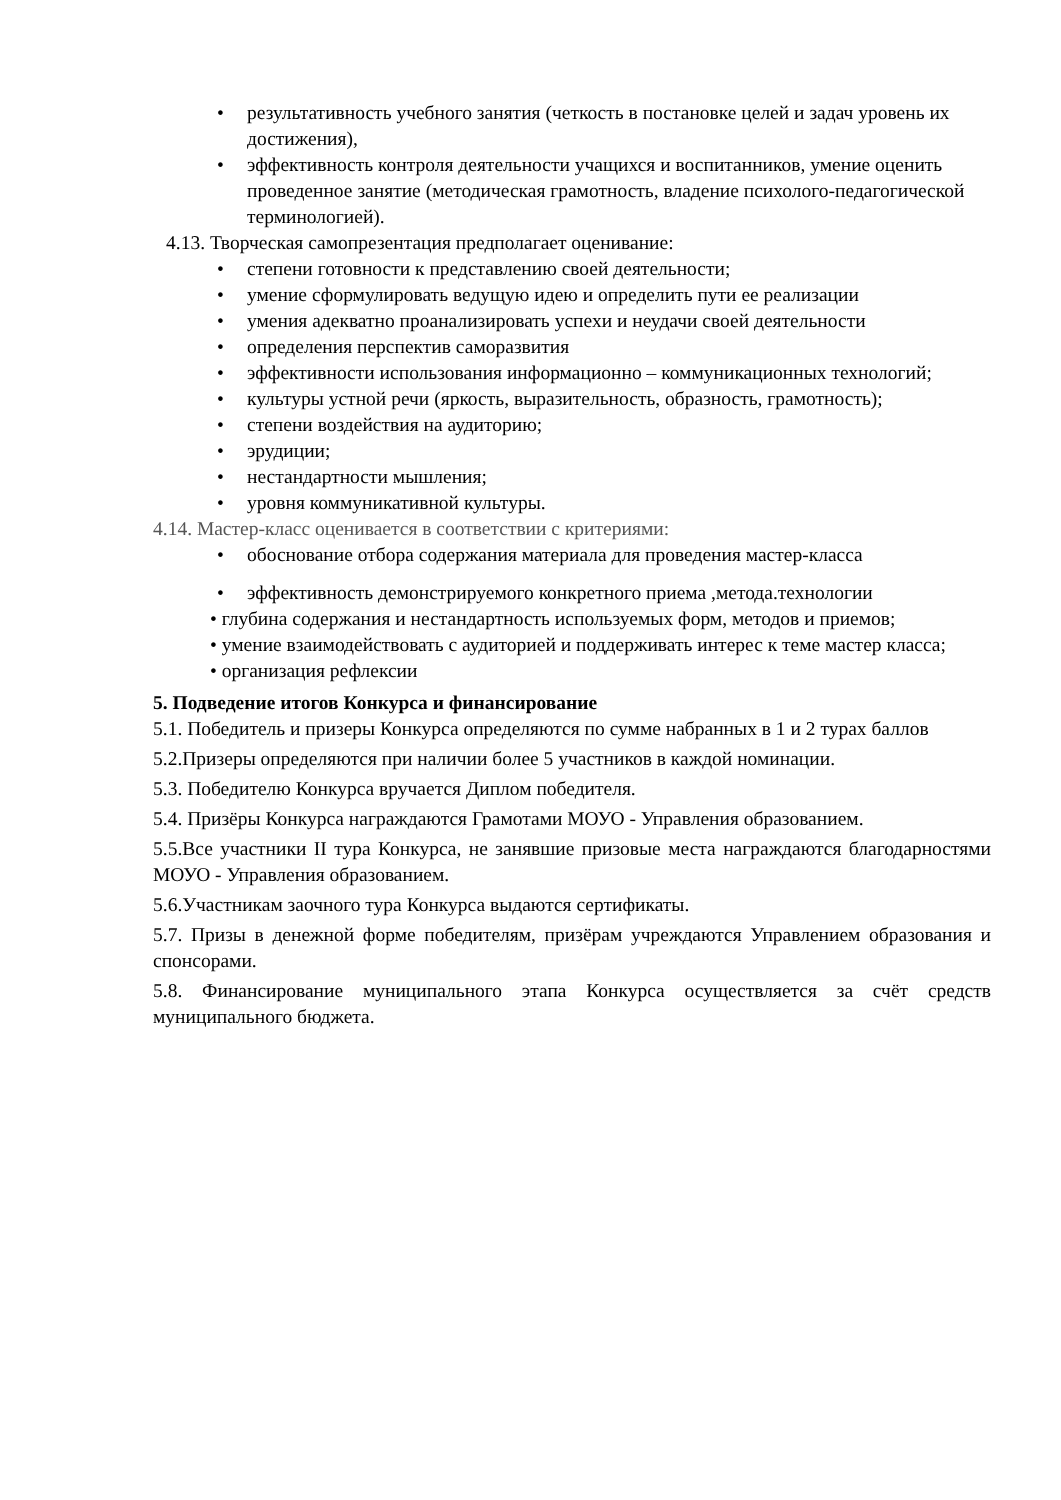• результативность учебного занятия (четкость в постановке целей и задач уровень их достижения),
• эффективность контроля деятельности учащихся и воспитанников, умение оценить проведенное занятие (методическая грамотность, владение психолого-педагогической терминологией).
4.13. Творческая самопрезентация предполагает оценивание:
• степени готовности к представлению своей деятельности;
• умение сформулировать ведущую идею и определить пути ее реализации
• умения адекватно проанализировать успехи и неудачи своей деятельности
• определения перспектив саморазвития
• эффективности использования информационно – коммуникационных технологий;
• культуры устной речи (яркость, выразительность, образность, грамотность);
• степени воздействия на аудиторию;
• эрудиции;
• нестандартности мышления;
• уровня коммуникативной культуры.
4.14. Мастер-класс оценивается в соответствии с критериями:
• обоснование отбора содержания материала для проведения мастер-класса
• эффективность демонстрируемого конкретного приема ,метода.технологии
• глубина содержания и нестандартность используемых форм, методов и приемов;
• умение взаимодействовать с аудиторией и поддерживать интерес к теме мастер класса;
• организация рефлексии
5. Подведение итогов Конкурса и финансирование
5.1. Победитель и призеры Конкурса определяются по сумме набранных в 1 и 2 турах баллов
5.2.Призеры определяются при наличии более 5 участников в каждой номинации.
5.3. Победителю Конкурса вручается Диплом победителя.
5.4. Призёры Конкурса награждаются Грамотами МОУО - Управления образованием.
5.5.Все участники II тура Конкурса, не занявшие призовые места награждаются благодарностями МОУО - Управления образованием.
5.6.Участникам заочного тура Конкурса выдаются сертификаты.
5.7. Призы в денежной форме победителям, призёрам учреждаются Управлением образования и спонсорами.
5.8. Финансирование муниципального этапа Конкурса осуществляется за счёт средств муниципального бюджета.